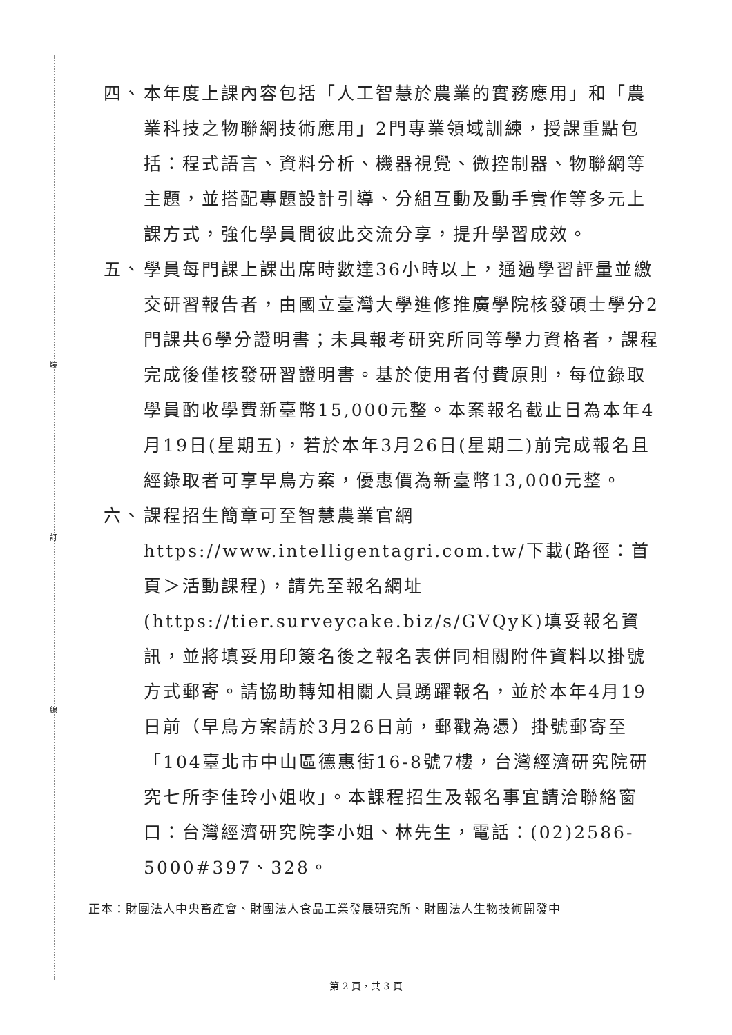四、 本年度上課內容包括「人工智慧於農業的實務應用」和「農業科技之物聯網技術應用」2門專業領域訓練，授課重點包括：程式語言、資料分析、機器視覺、微控制器、物聯網等主題，並搭配專題設計引導、分組互動及動手實作等多元上課方式，強化學員間彼此交流分享，提升學習成效。
五、 學員每門課上課出席時數達36小時以上，通過學習評量並繳交研習報告者，由國立臺灣大學進修推廣學院核發碩士學分2門課共6學分證明書；未具報考研究所同等學力資格者，課程完成後僅核發研習證明書。基於使用者付費原則，每位錄取學員酌收學費新臺幣15,000元整。本案報名截止日為本年4月19日(星期五)，若於本年3月26日(星期二)前完成報名且經錄取者可享早鳥方案，優惠價為新臺幣13,000元整。
六、 課程招生簡章可至智慧農業官網https://www.intelligentagri.com.tw/下載(路徑：首頁＞活動課程)，請先至報名網址(https://tier.surveycake.biz/s/GVQyK)填妥報名資訊，並將填妥用印簽名後之報名表併同相關附件資料以掛號方式郵寄。請協助轉知相關人員踴躍報名，並於本年4月19日前（早鳥方案請於3月26日前，郵戳為憑）掛號郵寄至「104臺北市中山區德惠街16-8號7樓，台灣經濟研究院研究七所李佳玲小姐收」。本課程招生及報名事宜請洽聯絡窗口：台灣經濟研究院李小姐、林先生，電話：(02)2586-5000#397、328。
正本：財團法人中央畜產會、財團法人食品工業發展研究所、財團法人生物技術開發中
裝
訂
線
第 2 頁，共 3 頁